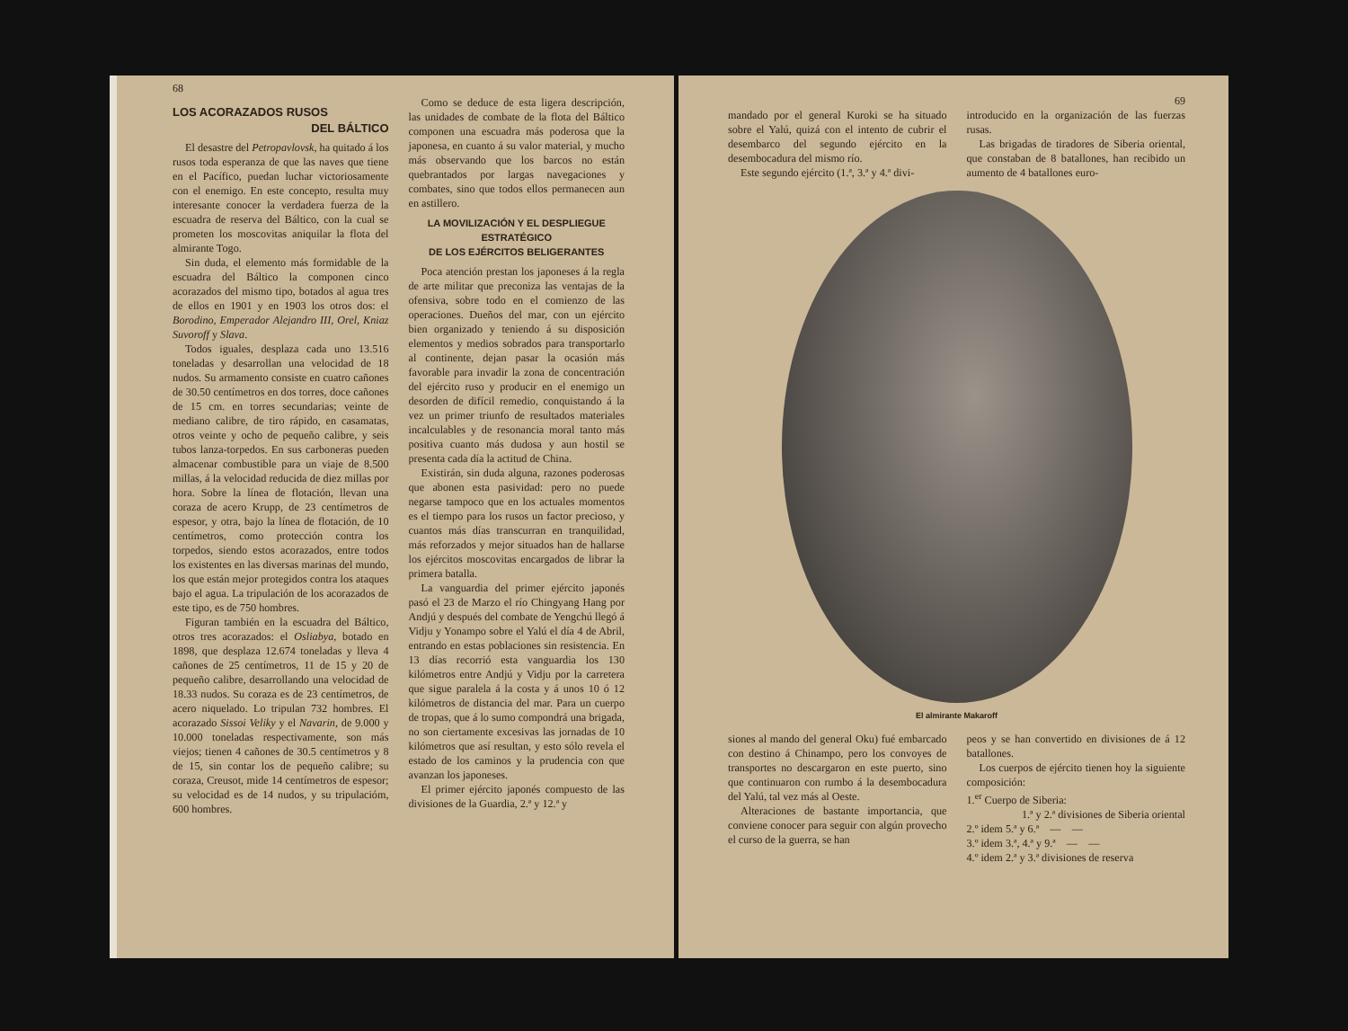68
LOS ACORAZADOS RUSOS
DEL BÁLTICO
El desastre del Petropavlovsk, ha quitado á los rusos toda esperanza de que las naves que tiene en el Pacífico, puedan luchar victoriosamente con el enemigo. En este concepto, resulta muy interesante conocer la verdadera fuerza de la escuadra de reserva del Báltico, con la cual se prometen los moscovitas aniquilar la flota del almirante Togo.
Sin duda, el elemento más formidable de la escuadra del Báltico la componen cinco acorazados del mismo tipo, botados al agua tres de ellos en 1901 y en 1903 los otros dos: el Borodino, Emperador Alejandro III, Orel, Kniaz Suvoroff y Slava.
Todos iguales, desplaza cada uno 13.516 toneladas y desarrollan una velocidad de 18 nudos. Su armamento consiste en cuatro cañones de 30.50 centímetros en dos torres, doce cañones de 15 cm. en torres secundarias; veinte de mediano calibre, de tiro rápido, en casamatas, otros veinte y ocho de pequeño calibre, y seis tubos lanza-torpedos. En sus carboneras pueden almacenar combustible para un viaje de 8.500 millas, á la velocidad reducida de diez millas por hora. Sobre la línea de flotación, llevan una coraza de acero Krupp, de 23 centímetros de espesor, y otra, bajo la línea de flotación, de 10 centímetros, como protección contra los torpedos, siendo estos acorazados, entre todos los existentes en las diversas marinas del mundo, los que están mejor protegidos contra los ataques bajo el agua. La tripulación de los acorazados de este tipo, es de 750 hombres.
Figuran también en la escuadra del Báltico, otros tres acorazados: el Osliabya, botado en 1898, que desplaza 12.674 toneladas y lleva 4 cañones de 25 centímetros, 11 de 15 y 20 de pequeño calibre, desarrollando una velocidad de 18.33 nudos. Su coraza es de 23 centímetros, de acero niquelado. Lo tripulan 732 hombres. El acorazado Sissoi Veliky y el Navarin, de 9.000 y 10.000 toneladas respectivamente, son más viejos; tienen 4 cañones de 30.5 centímetros y 8 de 15, sin contar los de pequeño calibre; su coraza, Creusot, mide 14 centímetros de espesor; su velocidad es de 14 nudos, y su tripulacióm, 600 hombres.
Como se deduce de esta ligera descripción, las unidades de combate de la flota del Báltico componen una escuadra más poderosa que la japonesa, en cuanto á su valor material, y mucho más observando que los barcos no están quebrantados por largas navegaciones y combates, sino que todos ellos permanecen aun en astillero.
LA MOVILIZACIÓN Y EL DESPLIEGUE ESTRATÉGICO
DE LOS EJÉRCITOS BELIGERANTES
Poca atención prestan los japoneses á la regla de arte militar que preconiza las ventajas de la ofensiva, sobre todo en el comienzo de las operaciones. Dueños del mar, con un ejército bien organizado y teniendo á su disposición elementos y medios sobrados para transportarlo al continente, dejan pasar la ocasión más favorable para invadir la zona de concentración del ejército ruso y producir en el enemigo un desorden de difícil remedio, conquistando á la vez un primer triunfo de resultados materiales incalculables y de resonancia moral tanto más positiva cuanto más dudosa y aun hostil se presenta cada día la actitud de China.
Existirán, sin duda alguna, razones poderosas que abonen esta pasividad: pero no puede negarse tampoco que en los actuales momentos es el tiempo para los rusos un factor precioso, y cuantos más días transcurran en tranquilidad, más reforzados y mejor situados han de hallarse los ejércitos moscovitas encargados de librar la primera batalla.
La vanguardia del primer ejército japonés pasó el 23 de Marzo el río Chingyang Hang por Andjú y después del combate de Yengchú llegó á Vidju y Yonampo sobre el Yalú el día 4 de Abril, entrando en estas poblaciones sin resistencia. En 13 días recorrió esta vanguardia los 130 kilómetros entre Andjú y Vidju por la carretera que sigue paralela á la costa y á unos 10 ó 12 kilómetros de distancia del mar. Para un cuerpo de tropas, que á lo sumo compondrá una brigada, no son ciertamente excesivas las jornadas de 10 kilómetros que así resultan, y esto sólo revela el estado de los caminos y la prudencia con que avanzan los japoneses.
El primer ejército japonés compuesto de las divisiones de la Guardia, 2.ª y 12.ª y
69
mandado por el general Kuroki se ha situado sobre el Yalú, quizá con el intento de cubrir el desembarco del segundo ejército en la desembocadura del mismo río.
Este segundo ejército (1.ª, 3.ª y 4.ª divi-
introducido en la organización de las fuerzas rusas.
Las brigadas de tiradores de Siberia oriental, que constaban de 8 batallones, han recibido un aumento de 4 batallones euro-
El almirante Makaroff
siones al mando del general Oku) fué embarcado con destino á Chinampo, pero los convoyes de transportes no descargaron en este puerto, sino que continuaron con rumbo á la desembocadura del Yalú, tal vez más al Oeste.
Alteraciones de bastante importancia, que conviene conocer para seguir con algún provecho el curso de la guerra, se han
peos y se han convertido en divisiones de á 12 batallones.
Los cuerpos de ejército tienen hoy la siguiente composición:
1.<sup>er</sup> Cuerpo de Siberia:
1.ª y 2.ª divisiones de Siberia oriental
2.º idem 5.ª y 6.ª — —
3.º idem 3.ª, 4.ª y 9.ª — —
4.º idem 2.ª y 3.ª divisiones de reserva